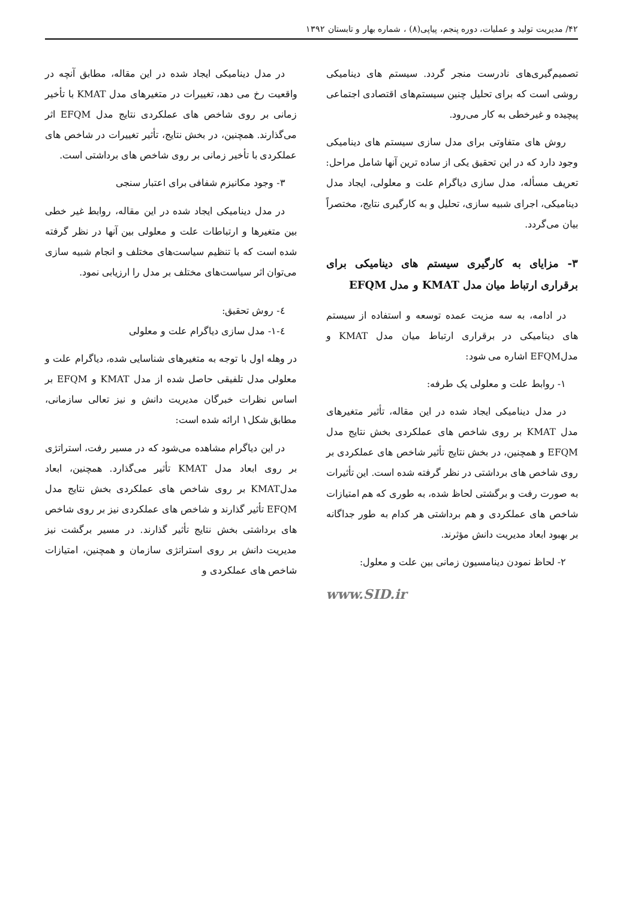۴۲/ مدیریت تولید و عملیات، دوره پنجم، پیاپی(۸) ، شماره بهار و تابستان ۱۳۹۲
تصمیم‌گیری‌های نادرست منجر گردد. سیستم های دینامیکی روشی است که برای تحلیل چنین سیستم‌های اقتصادی اجتماعی پیچیده و غیرخطی به کار می‌رود.
روش های متفاوتی برای مدل سازی سیستم های دینامیکی وجود دارد که در این تحقیق یکی از ساده ترین آنها شامل مراحل: تعریف مسأله، مدل سازی دیاگرام علت و معلولی، ایجاد مدل دینامیکی، اجرای شبیه سازی، تحلیل و به کارگیری نتایج، مختصراً بیان می‌گردد.
۳- مزایای به کارگیری سیستم های دینامیکی برای برقراری ارتباط میان مدل KMAT و مدل EFQM
در ادامه، به سه مزیت عمده توسعه و استفاده از سیستم های دینامیکی در برقراری ارتباط میان مدل KMAT و مدلEFQM اشاره می شود:
۱- روابط علت و معلولی یک طرفه:
در مدل دینامیکی ایجاد شده در این مقاله، تأثیر متغیرهای مدل KMAT بر روی شاخص های عملکردی بخش نتایج مدل EFQM و همچنین، در بخش نتایج تأثیر شاخص های عملکردی بر روی شاخص های برداشتی در نظر گرفته شده است. این تأثیرات به صورت رفت و برگشتی لحاظ شده، به طوری که هم امتیازات شاخص های عملکردی و هم برداشتی هر کدام به طور جداگانه بر بهبود ابعاد مدیریت دانش مؤثرند.
۲- لحاظ نمودن دینامسیون زمانی بین علت و معلول:
www.SID.ir
در مدل دینامیکی ایجاد شده در این مقاله، مطابق آنچه در واقعیت رخ می دهد، تغییرات در متغیرهای مدل KMAT با تأخیر زمانی بر روی شاخص های عملکردی نتایج مدل EFQM اثر می‌گذارند. همچنین، در بخش نتایج، تأثیر تغییرات در شاخص های عملکردی با تأخیر زمانی بر روی شاخص های برداشتی است.
۳- وجود مکانیزم شفافی برای اعتبار سنجی
در مدل دینامیکی ایجاد شده در این مقاله، روابط غیر خطی بین متغیرها و ارتباطات علت و معلولی بین آنها در نظر گرفته شده است که با تنظیم سیاست‌های مختلف و انجام شبیه سازی می‌توان اثر سیاست‌های مختلف بر مدل را ارزیابی نمود.
٤- روش تحقیق:
٤-۱- مدل سازی دیاگرام علت و معلولی
در وهله اول با توجه به متغیرهای شناسایی شده، دیاگرام علت و معلولی مدل تلفیقی حاصل شده از مدل KMAT و EFQM بر اساس نظرات خبرگان مدیریت دانش و نیز تعالی سازمانی، مطابق شکل۱ ارائه شده است:
در این دیاگرام مشاهده می‌شود که در مسیر رفت، استراتژی بر روی ابعاد مدل KMAT تأثیر می‌گذارد. همچنین، ابعاد مدلKMAT بر روی شاخص های عملکردی بخش نتایج مدل EFQM تأثیر گذارند و شاخص های عملکردی نیز بر روی شاخص های برداشتی بخش نتایج تأثیر گذارند. در مسیر برگشت نیز مدیریت دانش بر روی استراتژی سازمان و همچنین، امتیازات شاخص های عملکردی و